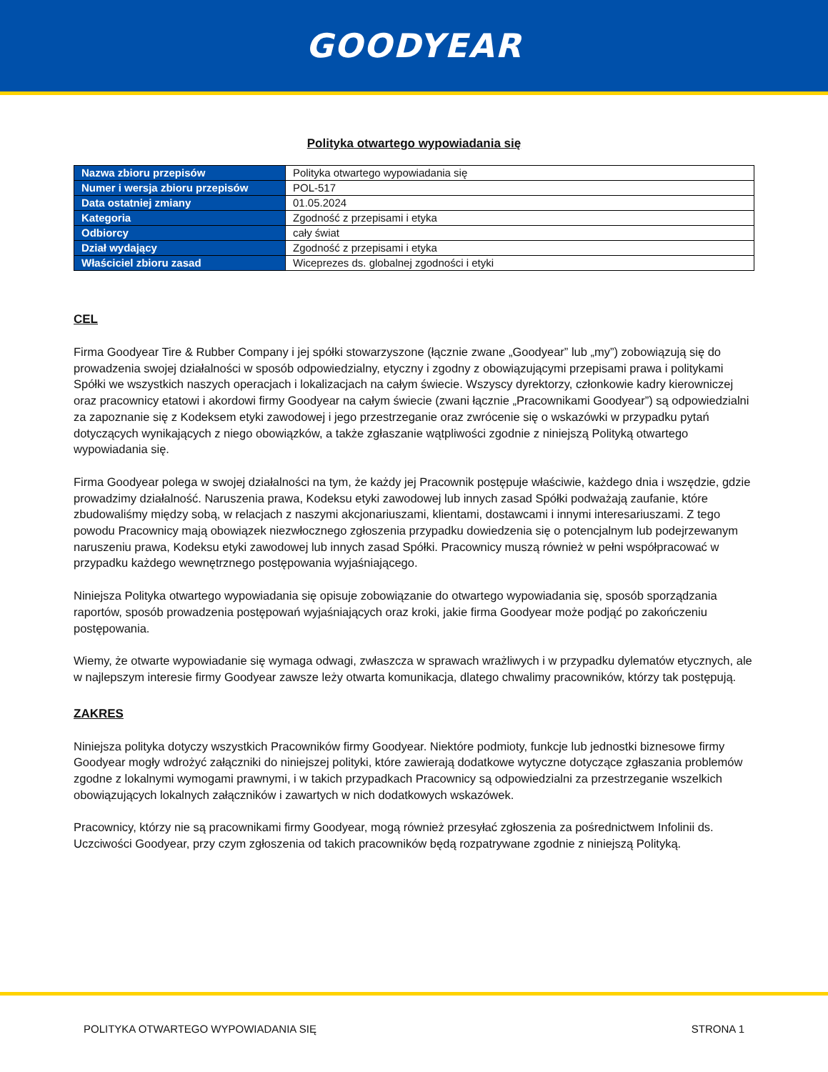GOODYEAR
Polityka otwartego wypowiadania się
| Nazwa zbioru przepisów | Polityka otwartego wypowiadania się |
| Numer i wersja zbioru przepisów | POL-517 |
| Data ostatniej zmiany | 01.05.2024 |
| Kategoria | Zgodność z przepisami i etyka |
| Odbiorcy | cały świat |
| Dział wydający | Zgodność z przepisami i etyka |
| Właściciel zbioru zasad | Wiceprezes ds. globalnej zgodności i etyki |
CEL
Firma Goodyear Tire & Rubber Company i jej spółki stowarzyszone (łącznie zwane „Goodyear” lub „my”) zobowiązują się do prowadzenia swojej działalności w sposób odpowiedzialny, etyczny i zgodny z obowiązującymi przepisami prawa i politykami Spółki we wszystkich naszych operacjach i lokalizacjach na całym świecie. Wszyscy dyrektorzy, członkowie kadry kierowniczej oraz pracownicy etatowi i akordowi firmy Goodyear na całym świecie (zwani łącznie „Pracownikami Goodyear”) są odpowiedzialni za zapoznanie się z Kodeksem etyki zawodowej i jego przestrzeganie oraz zwrócenie się o wskazówki w przypadku pytań dotyczących wynikających z niego obowiązków, a także zgłaszanie wątpliwości zgodnie z niniejszą Polityką otwartego wypowiadania się.
Firma Goodyear polega w swojej działalności na tym, że każdy jej Pracownik postępuje właściwie, każdego dnia i wszędzie, gdzie prowadzimy działalność. Naruszenia prawa, Kodeksu etyki zawodowej lub innych zasad Spółki podważają zaufanie, które zbudowaliśmy między sobą, w relacjach z naszymi akcjonariuszami, klientami, dostawcami i innymi interesariuszami. Z tego powodu Pracownicy mają obowiązek niezwłocznego zgłoszenia przypadku dowiedzenia się o potencjalnym lub podejrzewanym naruszeniu prawa, Kodeksu etyki zawodowej lub innych zasad Spółki. Pracownicy muszą również w pełni współpracować w przypadku każdego wewnętrznego postępowania wyjaśniającego.
Niniejsza Polityka otwartego wypowiadania się opisuje zobowiązanie do otwartego wypowiadania się, sposób sporządzania raportów, sposób prowadzenia postępowań wyjaśniających oraz kroki, jakie firma Goodyear może podjąć po zakończeniu postępowania.
Wiemy, że otwarte wypowiadanie się wymaga odwagi, zwłaszcza w sprawach wrażliwych i w przypadku dylematów etycznych, ale w najlepszym interesie firmy Goodyear zawsze leży otwarta komunikacja, dlatego chwalimy pracowników, którzy tak postępują.
ZAKRES
Niniejsza polityka dotyczy wszystkich Pracowników firmy Goodyear. Niektóre podmioty, funkcje lub jednostki biznesowe firmy Goodyear mogły wdrożyć załączniki do niniejszej polityki, które zawierają dodatkowe wytyczne dotyczące zgłaszania problemów zgodne z lokalnymi wymogami prawnymi, i w takich przypadkach Pracownicy są odpowiedzialni za przestrzeganie wszelkich obowiązujących lokalnych załączników i zawartych w nich dodatkowych wskazówek.
Pracownicy, którzy nie są pracownikami firmy Goodyear, mogą również przesyłać zgłoszenia za pośrednictwem Infolinii ds. Uczciwości Goodyear, przy czym zgłoszenia od takich pracowników będą rozpatrywane zgodnie z niniejszą Polityką.
POLITYKA OTWARTEGO WYPOWIADANIA SIĘ STRONA 1